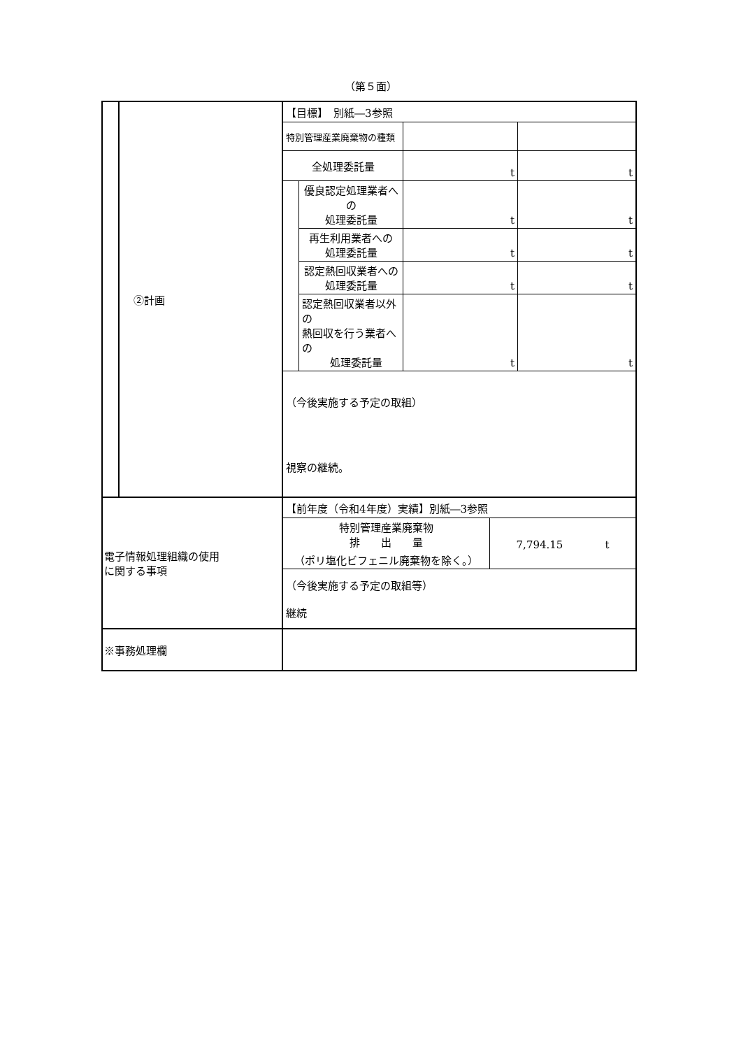（第５面）
| | ②計画 | / 【目標】 別紙―3参照 / / / / / 特別管理産業廃棄物の種類 / / / / / 全処理委託量 / / t / t / / / 優良認定処理業者への 処理委託量 / t / t / / / 再生利用業者への 処理委託量 / t / t / / / 認定熱回収業者への 処理委託量 / t / t / / / 認定熱回収業者以外の 熱回収を行う業者への 処理委託量 / t / t / / （今後実施する予定の取組） 視察の継続。 / / / / |
| 電子情報処理組織の使用 に関する事項 | | / 【前年度（令和4年度）実績】別紙―3参照 / / / 特別管理産業廃棄物 排 出 量 （ポリ塩化ビフェニル廃棄物を除く。） / 7,794.15 t / / （今後実施する予定の取組等） 継続 / / |
| ※事務処理欄 | | |